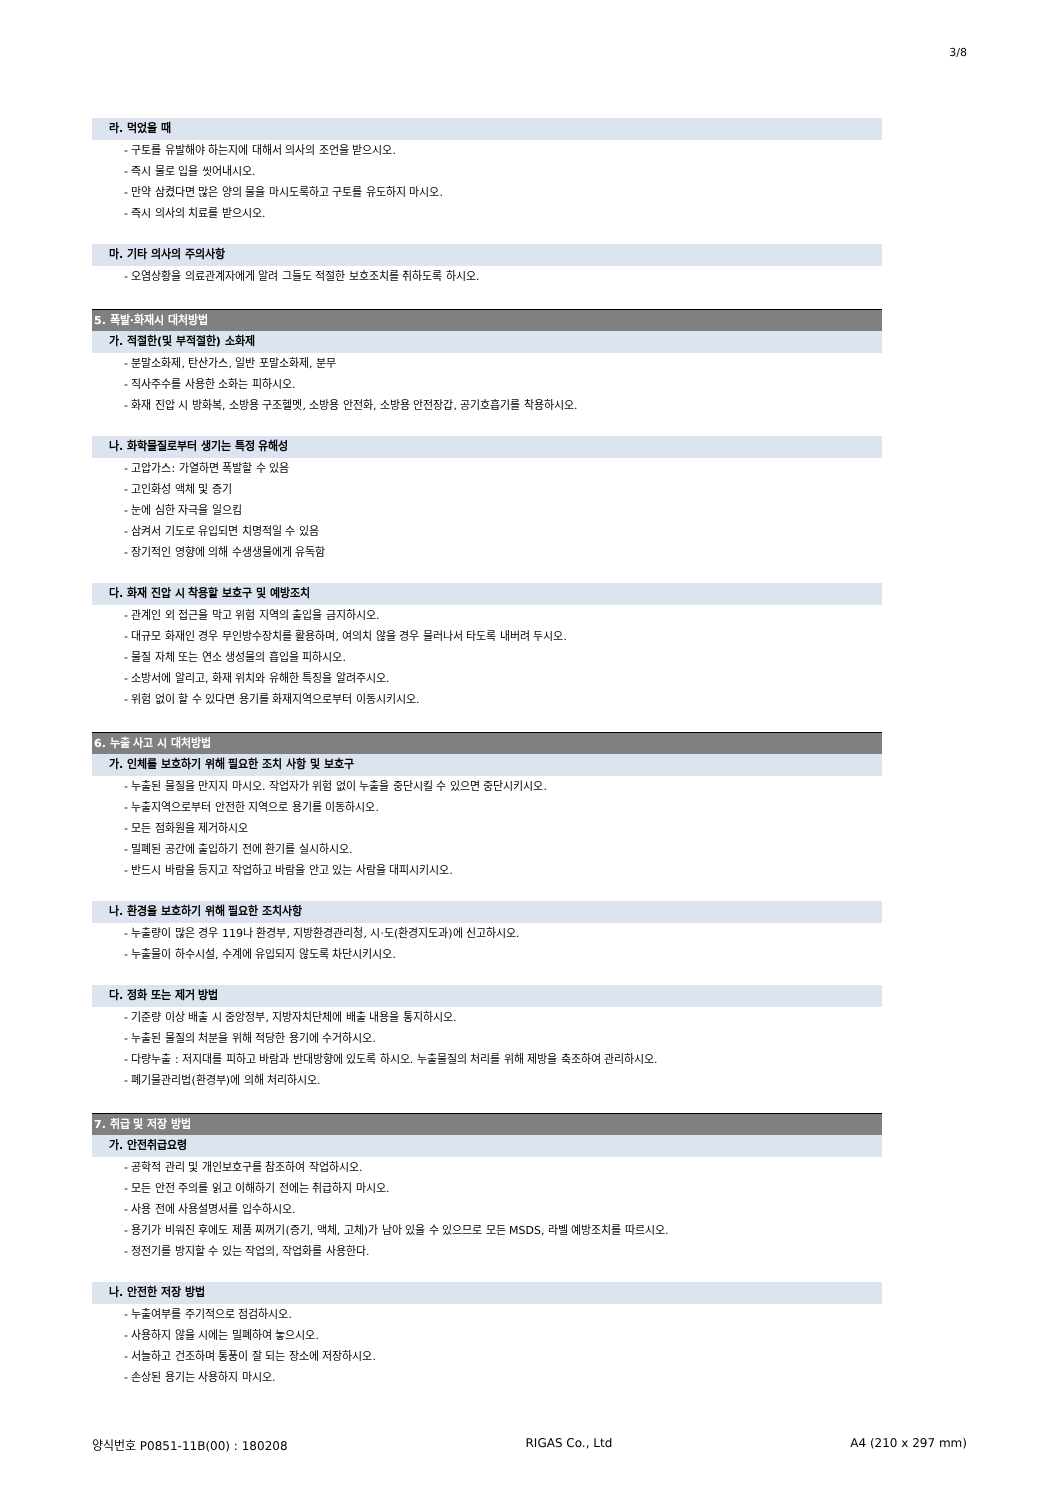3/8
라. 먹었을 때
- 구토를 유발해야 하는지에 대해서 의사의 조언을 받으시오.
- 즉시 물로 입을 씻어내시오.
- 만약 삼켰다면 많은 양의 물을 마시도록하고 구토를 유도하지 마시오.
- 즉시 의사의 치료를 받으시오.
마. 기타 의사의 주의사항
- 오염상황을 의료관계자에게 알려 그들도 적절한 보호조치를 취하도록 하시오.
5. 폭발·화재시 대처방법
가. 적절한(및 부적절한) 소화제
- 분말소화제, 탄산가스, 일반 포말소화제, 분무
- 직사주수를 사용한 소화는 피하시오.
- 화재 진압 시 방화복, 소방용 구조헬멧, 소방용 안전화, 소방용 안전장갑, 공기호흡기를 착용하시오.
나. 화학물질로부터 생기는 특정 유해성
- 고압가스: 가열하면 폭발할 수 있음
- 고인화성 액체 및 증기
- 눈에 심한 자극을 일으킴
- 삼켜서 기도로 유입되면 치명적일 수 있음
- 장기적인 영향에 의해 수생생물에게 유독함
다. 화재 진압 시 착용할 보호구 및 예방조치
- 관계인 외 접근을 막고 위험 지역의 출입을 금지하시오.
- 대규모 화재인 경우 무인방수장치를 활용하며, 여의치 않을 경우 물러나서 타도록 내버려 두시오.
- 물질 자체 또는 연소 생성물의 흡입을 피하시오.
- 소방서에 알리고, 화재 위치와 유해한 특징을 알려주시오.
- 위험 없이 할 수 있다면 용기를 화재지역으로부터 이동시키시오.
6. 누출 사고 시 대처방법
가. 인체를 보호하기 위해 필요한 조치 사항 및 보호구
- 누출된 물질을 만지지 마시오. 작업자가 위험 없이 누출을 중단시킬 수 있으면 중단시키시오.
- 누출지역으로부터 안전한 지역으로 용기를 이동하시오.
- 모든 점화원을 제거하시오
- 밀폐된 공간에 출입하기 전에 환기를 실시하시오.
- 반드시 바람을 등지고 작업하고 바람을 안고 있는 사람을 대피시키시오.
나. 환경을 보호하기 위해 필요한 조치사항
- 누출량이 많은 경우 119나 환경부, 지방환경관리청, 시·도(환경지도과)에 신고하시오.
- 누출물이 하수시설, 수계에 유입되지 않도록 차단시키시오.
다. 정화 또는 제거 방법
- 기준량 이상 배출 시 중앙정부, 지방자치단체에 배출 내용을 통지하시오.
- 누출된 물질의 처분을 위해 적당한 용기에 수거하시오.
- 다량누출 : 저지대를 피하고 바람과 반대방향에 있도록 하시오. 누출물질의 처리를 위해 제방을 축조하여 관리하시오.
- 폐기물관리법(환경부)에 의해 처리하시오.
7. 취급 및 저장 방법
가. 안전취급요령
- 공학적 관리 및 개인보호구를 참조하여 작업하시오.
- 모든 안전 주의를 읽고 이해하기 전에는 취급하지 마시오.
- 사용 전에 사용설명서를 입수하시오.
- 용기가 비워진 후에도 제품 찌꺼기(증기, 액체, 고체)가 남아 있을 수 있으므로 모든 MSDS, 라벨 예방조치를 따르시오.
- 정전기를 방지할 수 있는 작업의, 작업화를 사용한다.
나. 안전한 저장 방법
- 누출여부를 주기적으로 점검하시오.
- 사용하지 않을 시에는 밀폐하여 놓으시오.
- 서늘하고 건조하며 통풍이 잘 되는 장소에 저장하시오.
- 손상된 용기는 사용하지 마시오.
양식번호 P0851-11B(00) : 180208 RIGAS Co., Ltd A4 (210 x 297 mm)